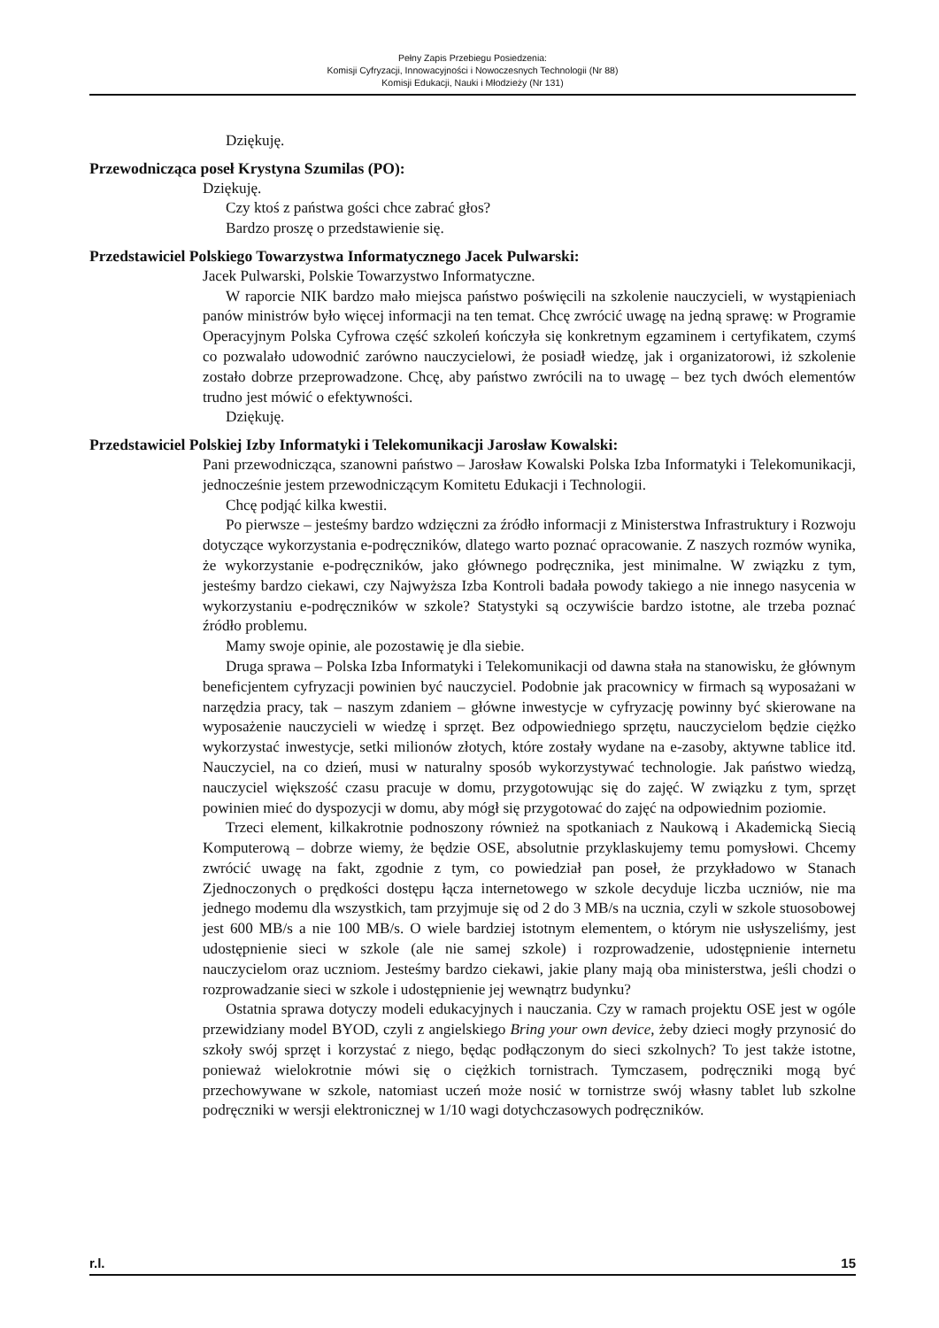Pełny Zapis Przebiegu Posiedzenia:
Komisji Cyfryzacji, Innowacyjności i Nowoczesnych Technologii (Nr 88)
Komisji Edukacji, Nauki i Młodzieży (Nr 131)
Dziękuję.
Przewodnicząca poseł Krystyna Szumilas (PO):
Dziękuję.
Czy ktoś z państwa gości chce zabrać głos?
Bardzo proszę o przedstawienie się.
Przedstawiciel Polskiego Towarzystwa Informatycznego Jacek Pulwarski:
Jacek Pulwarski, Polskie Towarzystwo Informatyczne.
W raporcie NIK bardzo mało miejsca państwo poświęcili na szkolenie nauczycieli, w wystąpieniach panów ministrów było więcej informacji na ten temat. Chcę zwrócić uwagę na jedną sprawę: w Programie Operacyjnym Polska Cyfrowa część szkoleń kończyła się konkretnym egzaminem i certyfikatem, czymś co pozwalało udowodnić zarówno nauczycielowi, że posiadł wiedzę, jak i organizatorowi, iż szkolenie zostało dobrze przeprowadzone. Chcę, aby państwo zwrócili na to uwagę – bez tych dwóch elementów trudno jest mówić o efektywności.
Dziękuję.
Przedstawiciel Polskiej Izby Informatyki i Telekomunikacji Jarosław Kowalski:
Pani przewodnicząca, szanowni państwo – Jarosław Kowalski Polska Izba Informatyki i Telekomunikacji, jednocześnie jestem przewodniczącym Komitetu Edukacji i Technologii.
Chcę podjąć kilka kwestii.
Po pierwsze – jesteśmy bardzo wdzięczni za źródło informacji z Ministerstwa Infrastruktury i Rozwoju dotyczące wykorzystania e-podręczników, dlatego warto poznać opracowanie. Z naszych rozmów wynika, że wykorzystanie e-podręczników, jako głównego podręcznika, jest minimalne. W związku z tym, jesteśmy bardzo ciekawi, czy Najwyższa Izba Kontroli badała powody takiego a nie innego nasycenia w wykorzystaniu e-podręczników w szkole? Statystyki są oczywiście bardzo istotne, ale trzeba poznać źródło problemu.
Mamy swoje opinie, ale pozostawię je dla siebie.
Druga sprawa – Polska Izba Informatyki i Telekomunikacji od dawna stała na stanowisku, że głównym beneficjentem cyfryzacji powinien być nauczyciel. Podobnie jak pracownicy w firmach są wyposażani w narzędzia pracy, tak – naszym zdaniem – główne inwestycje w cyfryzację powinny być skierowane na wyposażenie nauczycieli w wiedzę i sprzęt. Bez odpowiedniego sprzętu, nauczycielom będzie ciężko wykorzystać inwestycje, setki milionów złotych, które zostały wydane na e-zasoby, aktywne tablice itd. Nauczyciel, na co dzień, musi w naturalny sposób wykorzystywać technologie. Jak państwo wiedzą, nauczyciel większość czasu pracuje w domu, przygotowując się do zajęć. W związku z tym, sprzęt powinien mieć do dyspozycji w domu, aby mógł się przygotować do zajęć na odpowiednim poziomie.
Trzeci element, kilkakrotnie podnoszony również na spotkaniach z Naukową i Akademicką Siecią Komputerową – dobrze wiemy, że będzie OSE, absolutnie przyklaskujemy temu pomysłowi. Chcemy zwrócić uwagę na fakt, zgodnie z tym, co powiedział pan poseł, że przykładowo w Stanach Zjednoczonych o prędkości dostępu łącza internetowego w szkole decyduje liczba uczniów, nie ma jednego modemu dla wszystkich, tam przyjmuje się od 2 do 3 MB/s na ucznia, czyli w szkole stuosobowej jest 600 MB/s a nie 100 MB/s. O wiele bardziej istotnym elementem, o którym nie usłyszeliśmy, jest udostępnienie sieci w szkole (ale nie samej szkole) i rozprowadzenie, udostępnienie internetu nauczycielom oraz uczniom. Jesteśmy bardzo ciekawi, jakie plany mają oba ministerstwa, jeśli chodzi o rozprowadzanie sieci w szkole i udostępnienie jej wewnątrz budynku?
Ostatnia sprawa dotyczy modeli edukacyjnych i nauczania. Czy w ramach projektu OSE jest w ogóle przewidziany model BYOD, czyli z angielskiego Bring your own device, żeby dzieci mogły przynosić do szkoły swój sprzęt i korzystać z niego, będąc podłączonym do sieci szkolnych? To jest także istotne, ponieważ wielokrotnie mówi się o ciężkich tornistrach. Tymczasem, podręczniki mogą być przechowywane w szkole, natomiast uczeń może nosić w tornistrze swój własny tablet lub szkolne podręczniki w wersji elektronicznej w 1/10 wagi dotychczasowych podręczników.
r.l. 15